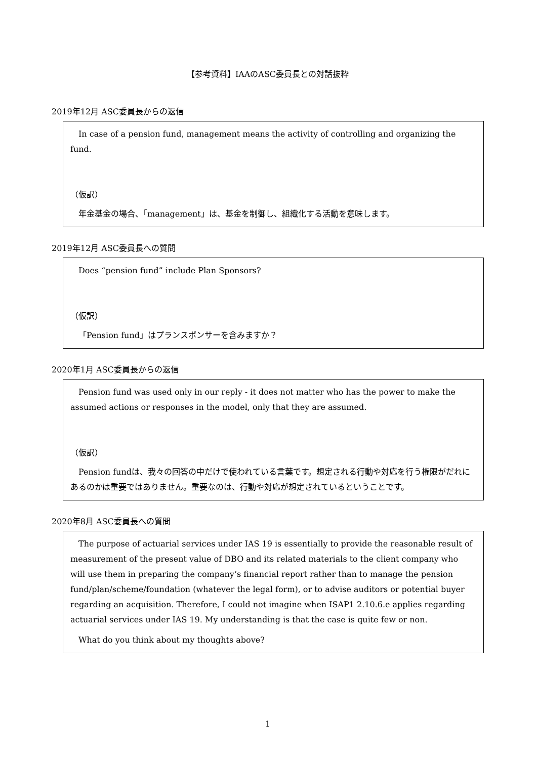【参考資料】IAAのASC委員長との対話抜粋
2019年12月 ASC委員長からの返信
In case of a pension fund, management means the activity of controlling and organizing the fund.
（仮訳）
年金基金の場合、「management」は、基金を制御し、組織化する活動を意味します。
2019年12月 ASC委員長への質問
Does “pension fund” include Plan Sponsors?
（仮訳）
「Pension fund」はプランスポンサーを含みますか？
2020年1月 ASC委員長からの返信
Pension fund was used only in our reply - it does not matter who has the power to make the assumed actions or responses in the model, only that they are assumed.
（仮訳）
Pension fundは、我々の回答の中だけで使われている言葉です。想定される行動や対応を行う権限がだれにあるのかは重要ではありません。重要なのは、行動や対応が想定されているということです。
2020年8月 ASC委員長への質問
The purpose of actuarial services under IAS 19 is essentially to provide the reasonable result of measurement of the present value of DBO and its related materials to the client company who will use them in preparing the company’s financial report rather than to manage the pension fund/plan/scheme/foundation (whatever the legal form), or to advise auditors or potential buyer regarding an acquisition. Therefore, I could not imagine when ISAP1 2.10.6.e applies regarding actuarial services under IAS 19. My understanding is that the case is quite few or non.
What do you think about my thoughts above?
1